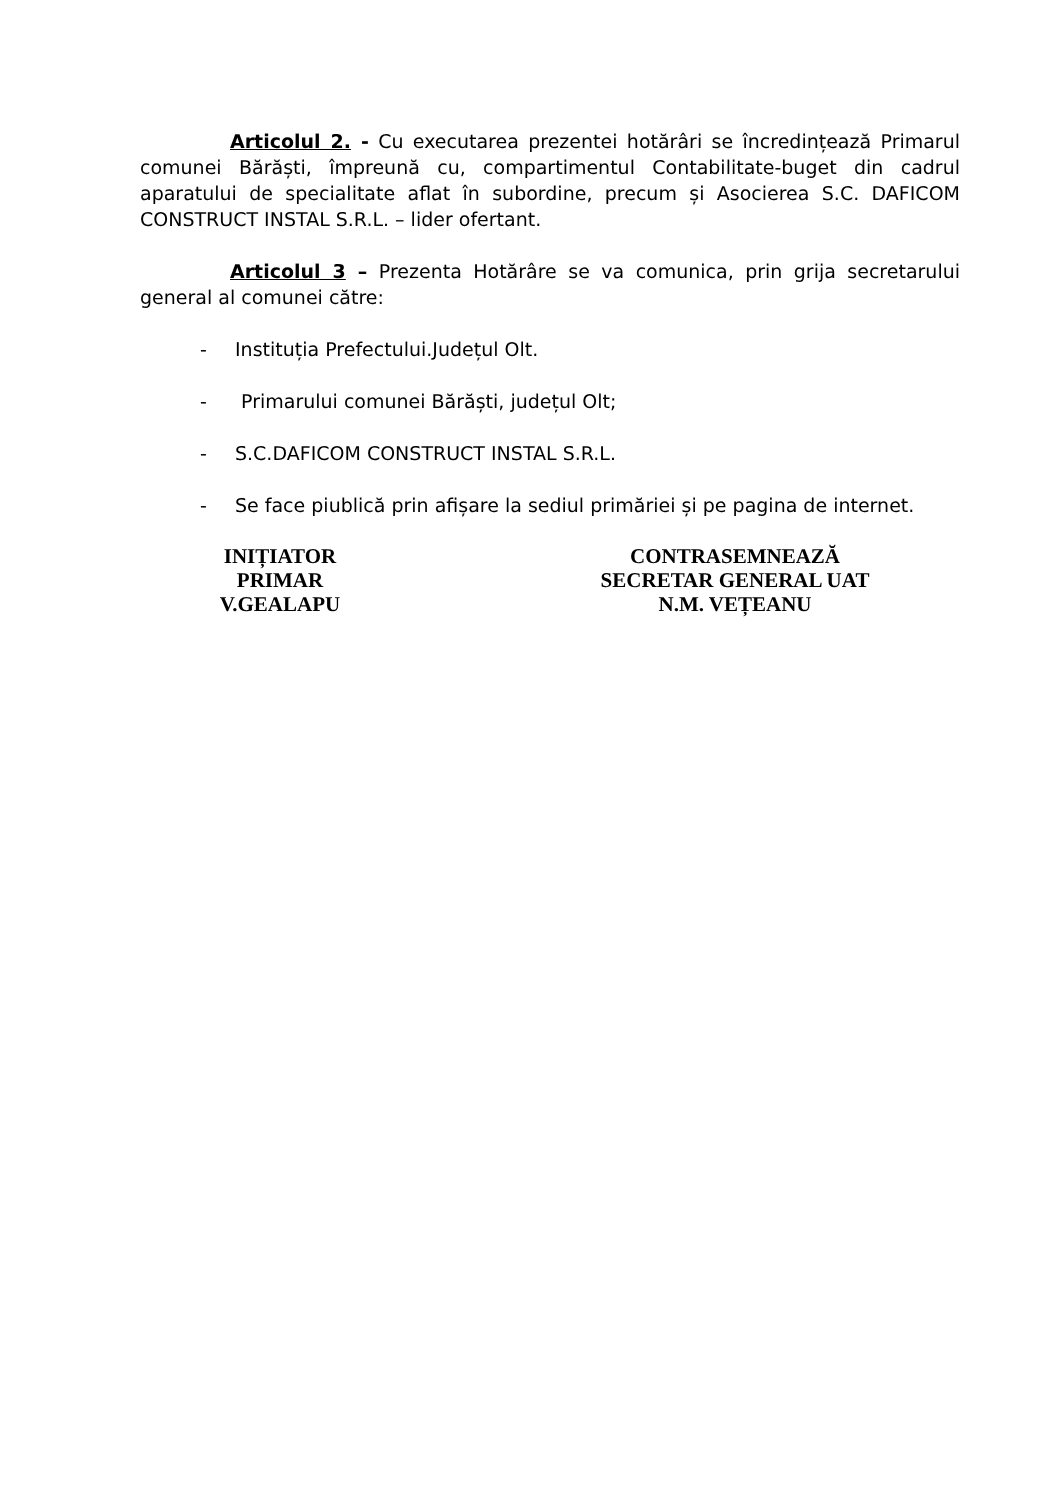Articolul 2. - Cu executarea prezentei hotărâri se încredințează Primarul comunei Bărăști, împreună cu, compartimentul Contabilitate-buget din cadrul aparatului de specialitate aflat în subordine, precum și Asocierea S.C. DAFICOM CONSTRUCT INSTAL S.R.L. – lider ofertant.
Articolul 3 – Prezenta Hotărâre se va comunica, prin grija secretarului general al comunei către:
- Instituția Prefectului.Județul Olt.
- Primarului comunei Bărăști, județul Olt;
- S.C.DAFICOM CONSTRUCT INSTAL S.R.L.
- Se face piublică prin afișare la sediul primăriei și pe pagina de internet.
INIȚIATOR
PRIMAR
V.GEALAPU
CONTRASEMNEAZĂ
SECRETAR GENERAL UAT
N.M. VEȚEANU